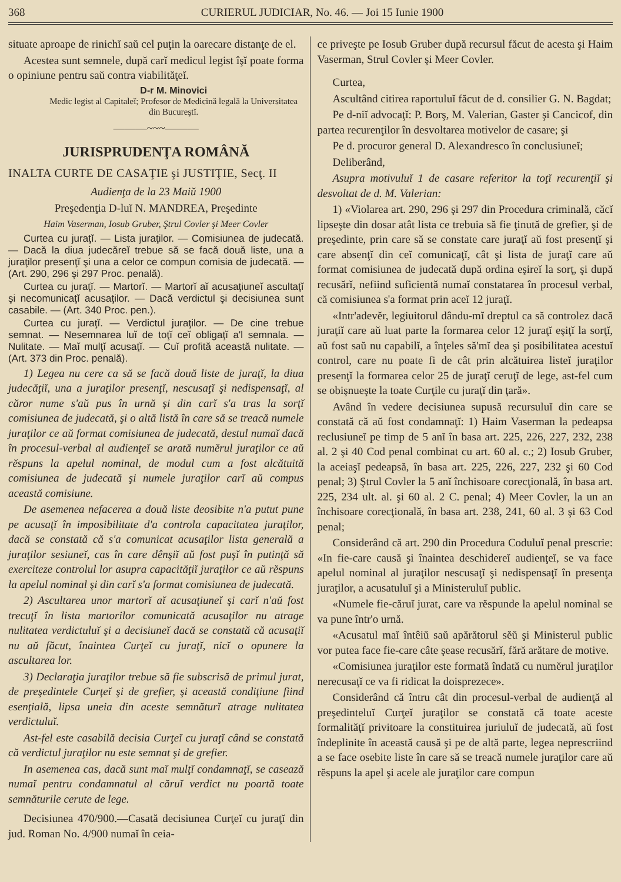368 CURIERUL JUDICIAR, No. 46. — Joi 15 Iunie 1900
situate aproape de rinichĭ saŭ cel puţin la oarecare distanţe de el.
Acestea sunt semnele, după carĭ medicul legist îşĭ poate forma o opiniune pentru saŭ contra viabilităţeĭ.
D-r M. Minovici
Medic legist al Capitaleĭ; Profesor de Medicină legală la Universitatea din Bucureştĭ.
———~~~———
JURISPRUDENŢA ROMÂNĂ
INALTA CURTE DE CASAŢIE şi JUSTIŢIE, Secţ. II
Audienţa de la 23 Maiŭ 1900
Preşedenţia D-luĭ N. MANDREA, Preşedinte
Haim Vaserman, Iosub Gruber, Ştrul Covler şi Meer Covler
Curtea cu juraţĭ. — Lista juraţilor. — Comisiunea de judecată. — Dacă la diua judecăreĭ trebue să se facă două liste, una a juraţilor presenţĭ şi una a celor ce compun comisia de judecată. — (Art. 290, 296 şi 297 Proc. penală).
Curtea cu juraţĭ. — Martorĭ. — Martorĭ aĭ acusaţiuneĭ ascultaţĭ şi necomunicaţĭ acusaţilor. — Dacă verdictul şi decisiunea sunt casabile. — (Art. 340 Proc. pen.).
Curtea cu juraţĭ. — Verdictul juraţilor. — De cine trebue semnat. — Nesemnarea luĭ de toţĭ ceĭ obligaţĭ a'l semnala. — Nulitate. — Maĭ mulţĭ acusaţĭ. — Cuĭ profită această nulitate. — (Art. 373 din Proc. penală).
1) Legea nu cere ca să se facă două liste de juraţĭ, la diua judecăţiĭ, una a juraţilor presenţĭ, nescusaţĭ şi nedispensaţĭ, al căror nume s'aŭ pus în urnă şi din carĭ s'a tras la sorţĭ comisiunea de judecată, şi o altă listă în care să se treacă numele juraţilor ce aŭ format comisiunea de judecată, destul numaĭ dacă în procesul-verbal al audienţeĭ se arată numĕrul juraţilor ce aŭ rĕspuns la apelul nominal, de modul cum a fost alcătuită comisiunea de judecată şi numele juraţilor carĭ aŭ compus această comisiune.
De asemenea nefacerea a două liste deosibite n'a putut pune pe acusaţĭ în imposibilitate d'a controla capacitatea juraţilor, dacă se constată că s'a comunicat acusaţilor lista generală a juraţilor sesiuneĭ, cas în care dênşiĭ aŭ fost puşĭ în putinţă să exerciteze controlul lor asupra capacităţiĭ juraţilor ce aŭ rĕspuns la apelul nominal şi din carĭ s'a format comisiunea de judecată.
2) Ascultarea unor martorĭ aĭ acusaţiuneĭ şi carĭ n'aŭ fost trecuţĭ în lista martorilor comunicată acusaţilor nu atrage nulitatea verdictuluĭ şi a decisiuneĭ dacă se constată că acusaţiĭ nu aŭ făcut, înaintea Curţeĭ cu juraţĭ, nicĭ o opunere la ascultarea lor.
3) Declaraţia juraţilor trebue să fie subscrisă de primul jurat, de preşedintele Curţeĭ şi de grefier, şi această condiţiune fiind esenţială, lipsa uneia din aceste semnăturĭ atrage nulitatea verdictuluĭ.
Ast-fel este casabilă decisia Curţeĭ cu juraţĭ când se constată că verdictul juraţilor nu este semnat şi de grefier.
In asemenea cas, dacă sunt maĭ mulţĭ condamnaţĭ, se casează numaĭ pentru condamnatul al căruĭ verdict nu poartă toate semnăturile cerute de lege.
Decisiunea 470/900.—Casată decisiunea Curţeĭ cu juraţĭ din jud. Roman No. 4/900 numaĭ în ceia-
ce priveşte pe Iosub Gruber după recursul făcut de acesta şi Haim Vaserman, Strul Covler şi Meer Covler.
Curtea,
Ascultând citirea raportuluĭ făcut de d. consilier G. N. Bagdat;
Pe d-niĭ advocaţĭ: P. Borş, M. Valerian, Gaster şi Cancicof, din partea recurenţilor în desvoltarea motivelor de casare; şi
Pe d. procuror general D. Alexandresco în conclusiuneĭ;
Deliberând,
Asupra motivuluĭ 1 de casare referitor la toţĭ recurenţiĭ şi desvoltat de d. M. Valerian:
1) «Violarea art. 290, 296 şi 297 din Procedura criminală, căcĭ lipseşte din dosar atât lista ce trebuia să fie ţinută de grefier, şi de preşedinte, prin care să se constate care juraţĭ aŭ fost presenţĭ şi care absenţĭ din ceĭ comunicaţĭ, cât şi lista de juraţĭ care aŭ format comisiunea de judecată după ordina eşireĭ la sorţ, şi după recusărĭ, nefiind suficientă numaĭ constatarea în procesul verbal, că comisiunea s'a format prin aceĭ 12 juraţĭ.
«Intr'adevĕr, legiuitorul dându-mĭ dreptul ca să controlez dacă juraţiĭ care aŭ luat parte la formarea celor 12 juraţĭ eşiţĭ la sorţĭ, aŭ fost saŭ nu capabilĭ, a înţeles să'mĭ dea şi posibilitatea acestuĭ control, care nu poate fi de cât prin alcătuirea listeĭ juraţilor presenţĭ la formarea celor 25 de juraţĭ ceruţĭ de lege, ast-fel cum se obişnueşte la toate Curţile cu juraţĭ din ţară».
Având în vedere decisiunea supusă recursuluĭ din care se constată că aŭ fost condamnaţĭ: 1) Haim Vaserman la pedeapsa reclusiuneĭ pe timp de 5 anĭ în basa art. 225, 226, 227, 232, 238 al. 2 şi 40 Cod penal combinat cu art. 60 al. c.; 2) Iosub Gruber, la aceiaşĭ pedeapsă, în basa art. 225, 226, 227, 232 şi 60 Cod penal; 3) Ştrul Covler la 5 anĭ închisoare corecţională, în basa art. 225, 234 ult. al. şi 60 al. 2 C. penal; 4) Meer Covler, la un an închisoare corecţională, în basa art. 238, 241, 60 al. 3 şi 63 Cod penal;
Considerând că art. 290 din Procedura Coduluĭ penal prescrie: «In fie-care causă şi înaintea deschidereĭ audienţeĭ, se va face apelul nominal al juraţilor nescusaţĭ şi nedispensaţĭ în presenţa juraţilor, a acusatuluĭ şi a Ministeruluĭ public.
«Numele fie-căruĭ jurat, care va rĕspunde la apelul nominal se va pune într'o urnă.
«Acusatul maĭ întêiŭ saŭ apărătorul sĕŭ şi Ministerul public vor putea face fie-care câte şease recusărĭ, fără arătare de motive.
«Comisiunea juraţilor este formată îndată cu numĕrul juraţilor nerecusaţĭ ce va fi ridicat la doisprezece».
Considerând că întru cât din procesul-verbal de audienţă al preşedinteluĭ Curţeĭ juraţilor se constată că toate aceste formalităţĭ privitoare la constituirea juriuluĭ de judecată, aŭ fost îndeplinite în această causă şi pe de altă parte, legea neprescriind a se face osebite liste în care să se treacă numele juraţilor care aŭ rĕspuns la apel şi acele ale juraţilor care compun